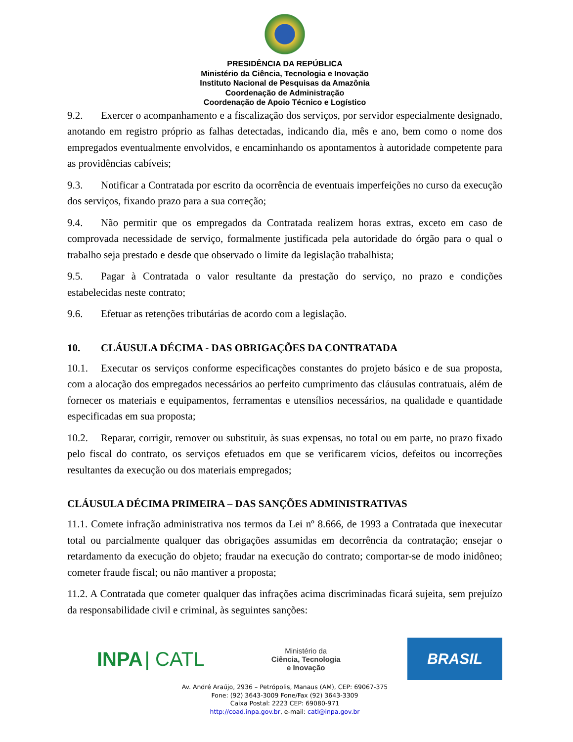PRESIDÊNCIA DA REPÚBLICA
Ministério da Ciência, Tecnologia e Inovação
Instituto Nacional de Pesquisas da Amazônia
Coordenação de Administração
Coordenação de Apoio Técnico e Logístico
9.2. Exercer o acompanhamento e a fiscalização dos serviços, por servidor especialmente designado, anotando em registro próprio as falhas detectadas, indicando dia, mês e ano, bem como o nome dos empregados eventualmente envolvidos, e encaminhando os apontamentos à autoridade competente para as providências cabíveis;
9.3. Notificar a Contratada por escrito da ocorrência de eventuais imperfeições no curso da execução dos serviços, fixando prazo para a sua correção;
9.4. Não permitir que os empregados da Contratada realizem horas extras, exceto em caso de comprovada necessidade de serviço, formalmente justificada pela autoridade do órgão para o qual o trabalho seja prestado e desde que observado o limite da legislação trabalhista;
9.5. Pagar à Contratada o valor resultante da prestação do serviço, no prazo e condições estabelecidas neste contrato;
9.6. Efetuar as retenções tributárias de acordo com a legislação.
10. CLÁUSULA DÉCIMA - DAS OBRIGAÇÕES DA CONTRATADA
10.1. Executar os serviços conforme especificações constantes do projeto básico e de sua proposta, com a alocação dos empregados necessários ao perfeito cumprimento das cláusulas contratuais, além de fornecer os materiais e equipamentos, ferramentas e utensílios necessários, na qualidade e quantidade especificadas em sua proposta;
10.2. Reparar, corrigir, remover ou substituir, às suas expensas, no total ou em parte, no prazo fixado pelo fiscal do contrato, os serviços efetuados em que se verificarem vícios, defeitos ou incorreções resultantes da execução ou dos materiais empregados;
CLÁUSULA DÉCIMA PRIMEIRA – DAS SANÇÕES ADMINISTRATIVAS
11.1. Comete infração administrativa nos termos da Lei nº 8.666, de 1993 a Contratada que inexecutar total ou parcialmente qualquer das obrigações assumidas em decorrência da contratação; ensejar o retardamento da execução do objeto; fraudar na execução do contrato; comportar-se de modo inidôneo; cometer fraude fiscal; ou não mantiver a proposta;
11.2. A Contratada que cometer qualquer das infrações acima discriminadas ficará sujeita, sem prejuízo da responsabilidade civil e criminal, às seguintes sanções:
INPA | CATL
Ministério da
Ciência, Tecnologia
e Inovação
BRASIL
Av. André Araújo, 2936 – Petrópolis, Manaus (AM), CEP: 69067-375
Fone: (92) 3643-3009 Fone/Fax (92) 3643-3309
Caixa Postal: 2223 CEP: 69080-971
http://coad.inpa.gov.br, e-mail: catl@inpa.gov.br